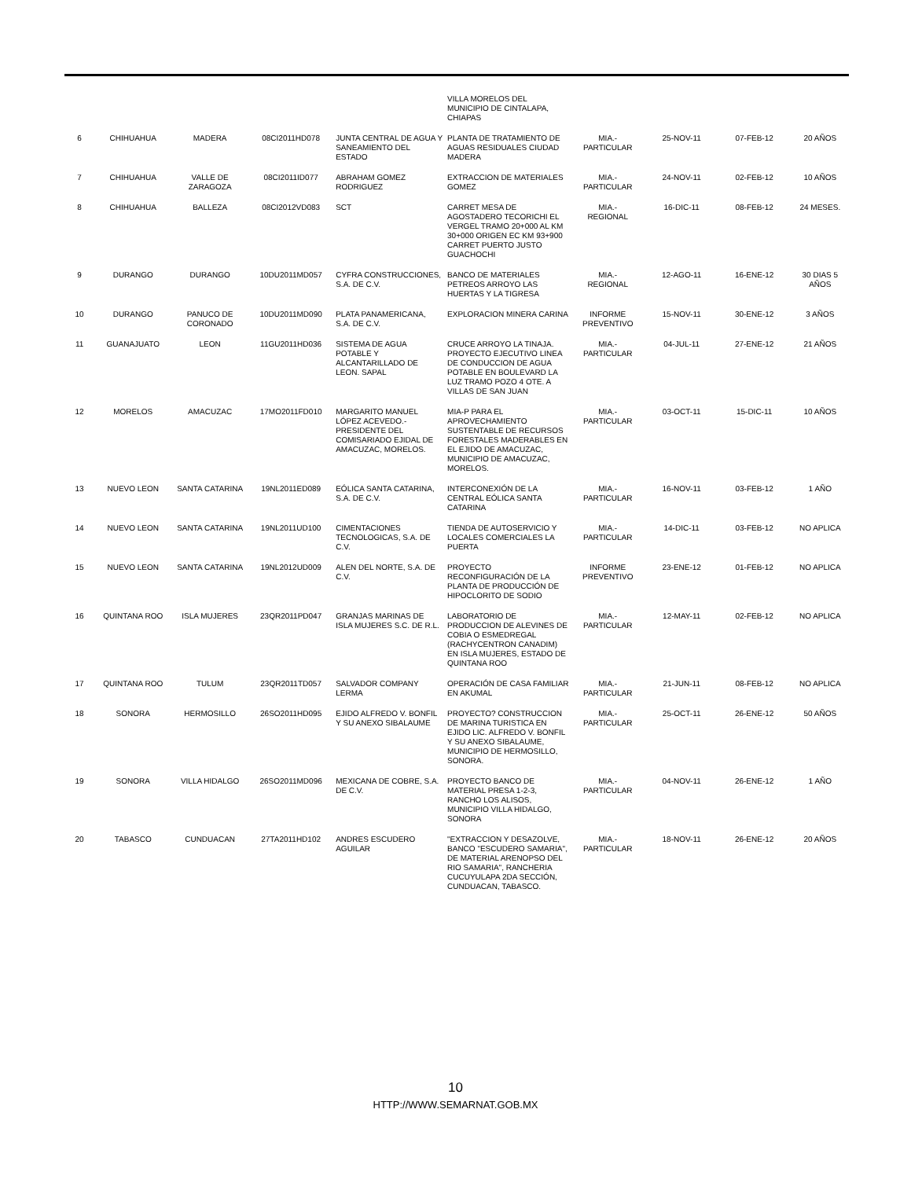| | | | | | VILLA MORELOS DEL MUNICIPIO DE CINTALAPA, CHIAPAS | | | | |
| 6 | CHIHUAHUA | MADERA | 08CI2011HD078 | JUNTA CENTRAL DE AGUA Y SANEAMIENTO DEL ESTADO | PLANTA DE TRATAMIENTO DE AGUAS RESIDUALES CIUDAD MADERA | MIA.- PARTICULAR | 25-NOV-11 | 07-FEB-12 | 20 AÑOS |
| 7 | CHIHUAHUA | VALLE DE ZARAGOZA | 08CI2011ID077 | ABRAHAM GOMEZ RODRIGUEZ | EXTRACCION DE MATERIALES GOMEZ | MIA.- PARTICULAR | 24-NOV-11 | 02-FEB-12 | 10 AÑOS |
| 8 | CHIHUAHUA | BALLEZA | 08CI2012VD083 | SCT | CARRET MESA DE AGOSTADERO TECORICHI EL VERGEL TRAMO 20+000 AL KM 30+000 ORIGEN EC KM 93+900 CARRET PUERTO JUSTO GUACHOCHI | MIA.- REGIONAL | 16-DIC-11 | 08-FEB-12 | 24 MESES. |
| 9 | DURANGO | DURANGO | 10DU2011MD057 | CYFRA CONSTRUCCIONES, S.A. DE C.V. | BANCO DE MATERIALES PETREOS ARROYO LAS HUERTAS Y LA TIGRESA | MIA.- REGIONAL | 12-AGO-11 | 16-ENE-12 | 30 DIAS 5 AÑOS |
| 10 | DURANGO | PANUCO DE CORONADO | 10DU2011MD090 | PLATA PANAMERICANA, S.A. DE C.V. | EXPLORACION MINERA CARINA | INFORME PREVENTIVO | 15-NOV-11 | 30-ENE-12 | 3 AÑOS |
| 11 | GUANAJUATO | LEON | 11GU2011HD036 | SISTEMA DE AGUA POTABLE Y ALCANTARILLADO DE LEON. SAPAL | CRUCE ARROYO LA TINAJA. PROYECTO EJECUTIVO LINEA DE CONDUCCION DE AGUA POTABLE EN BOULEVARD LA LUZ TRAMO POZO 4 OTE. A VILLAS DE SAN JUAN | MIA.- PARTICULAR | 04-JUL-11 | 27-ENE-12 | 21 AÑOS |
| 12 | MORELOS | AMACUZAC | 17MO2011FD010 | MARGARITO MANUEL LÓPEZ ACEVEDO.- PRESIDENTE DEL COMISARIADO EJIDAL DE AMACUZAC, MORELOS. | MIA-P PARA EL APROVECHAMIENTO SUSTENTABLE DE RECURSOS FORESTALES MADERABLES EN EL EJIDO DE AMACUZAC, MUNICIPIO DE AMACUZAC, MORELOS. | MIA.- PARTICULAR | 03-OCT-11 | 15-DIC-11 | 10 AÑOS |
| 13 | NUEVO LEON | SANTA CATARINA | 19NL2011ED089 | EÓLICA SANTA CATARINA, S.A. DE C.V. | INTERCONEXIÓN DE LA CENTRAL EÓLICA SANTA CATARINA | MIA.- PARTICULAR | 16-NOV-11 | 03-FEB-12 | 1 AÑO |
| 14 | NUEVO LEON | SANTA CATARINA | 19NL2011UD100 | CIMENTACIONES TECNOLOGICAS, S.A. DE C.V. | TIENDA DE AUTOSERVICIO Y LOCALES COMERCIALES LA PUERTA | MIA.- PARTICULAR | 14-DIC-11 | 03-FEB-12 | NO APLICA |
| 15 | NUEVO LEON | SANTA CATARINA | 19NL2012UD009 | ALEN DEL NORTE, S.A. DE C.V. | PROYECTO RECONFIGURACIÓN DE LA PLANTA DE PRODUCCIÓN DE HIPOCLORITO DE SODIO | INFORME PREVENTIVO | 23-ENE-12 | 01-FEB-12 | NO APLICA |
| 16 | QUINTANA ROO | ISLA MUJERES | 23QR2011PD047 | GRANJAS MARINAS DE ISLA MUJERES S.C. DE R.L. | LABORATORIO DE PRODUCCION DE ALEVINES DE COBIA O ESMEDREGAL (RACHYCENTRON CANADIM) EN ISLA MUJERES, ESTADO DE QUINTANA ROO | MIA.- PARTICULAR | 12-MAY-11 | 02-FEB-12 | NO APLICA |
| 17 | QUINTANA ROO | TULUM | 23QR2011TD057 | SALVADOR COMPANY LERMA | OPERACIÓN DE CASA FAMILIAR EN AKUMAL | MIA.- PARTICULAR | 21-JUN-11 | 08-FEB-12 | NO APLICA |
| 18 | SONORA | HERMOSILLO | 26SO2011HD095 | EJIDO ALFREDO V. BONFIL Y SU ANEXO SIBALAUME | PROYECTO? CONSTRUCCION DE MARINA TURISTICA EN EJIDO LIC. ALFREDO V. BONFIL Y SU ANEXO SIBALAUME, MUNICIPIO DE HERMOSILLO, SONORA. | MIA.- PARTICULAR | 25-OCT-11 | 26-ENE-12 | 50 AÑOS |
| 19 | SONORA | VILLA HIDALGO | 26SO2011MD096 | MEXICANA DE COBRE, S.A. DE C.V. | PROYECTO BANCO DE MATERIAL PRESA 1-2-3, RANCHO LOS ALISOS, MUNICIPIO VILLA HIDALGO, SONORA | MIA.- PARTICULAR | 04-NOV-11 | 26-ENE-12 | 1 AÑO |
| 20 | TABASCO | CUNDUACAN | 27TA2011HD102 | ANDRES ESCUDERO AGUILAR | "EXTRACCION Y DESAZOLVE, BANCO "ESCUDERO SAMARIA", DE MATERIAL ARENOPSO DEL RIO SAMARIA", RANCHERIA CUCUYULAPA 2DA SECCIÓN, CUNDUACAN, TABASCO. | MIA.- PARTICULAR | 18-NOV-11 | 26-ENE-12 | 20 AÑOS |
10
HTTP://WWW.SEMARNAT.GOB.MX